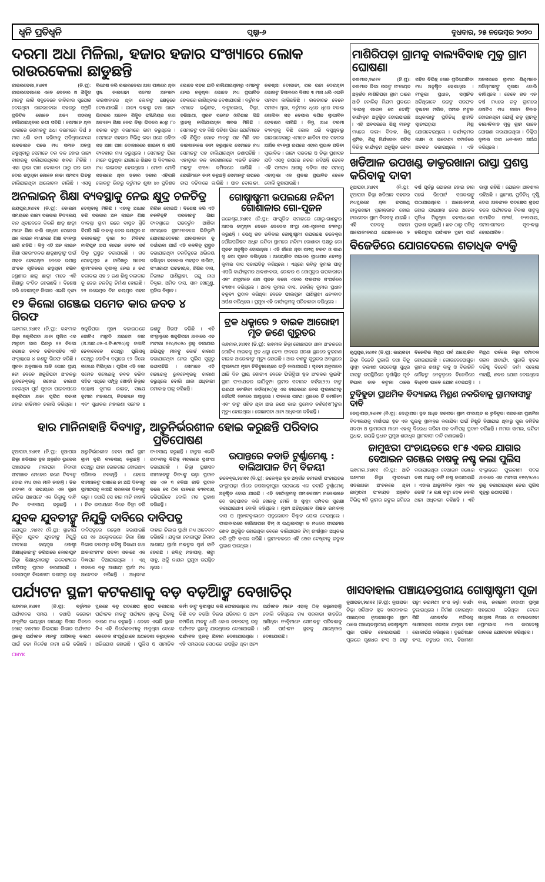ଧ୍ୱନି ପ୍ରତିଧ୍ୱନି ପୃଷ୍ଠା-୬ ବୁଧବାର, ୨୫ ନଭେମ୍ବର ୨୦୨୦
ଦରମା ଅଧା ମିଳିଲା, ହଜାର ହଜାର ସଂଖ୍ୟାରେ ଲୋକ ରାଉରକେଲା ଛାଡୁଛନ୍ତି
ରାଉରକେଲା,୨୪ା୧୧ (ନି.ପ୍ର): ରାଉରକେଲାରେ ଏବେ ବେକାର ଓ ଶିକ୍ଷିତ ମାନଙ୍କ ଲାଗି ସବୁବେଳେ ଚାକିରୀର ସୁଯୋଗ ଦେଉଥିବା ରାଉରକେଲା ସହରରୁ ସମ୍ପ୍ରତି ପ୍ରତିଦିନ ଲୋକେ ଅନ୍ୟ ସହରକୁ ଚାଲିଯାଉଥିବାର ଜଣା ପଡିଛି । ସେମାନେ ଥିବା ଯାଗାରେ ସେମାନଙ୍କୁ ଅଧା ଦରମାରେ ଦିର୍ଘ ୬ ମାସ ଧରି କାମ କରିବାକୁ ପଡିଥିବାବେଳେ ଲକଡାଉନ ପରେ ମଧ୍ୟ ସମାନ ଅବସ୍ଥା ରହୁଥିବାରୁ ସେମାନେ ଦଳ ଦଳ ହୋଇ ରାଜ୍ୟ ବାହାରକୁ ଚାଲିଯାଉଥିବାର ଖବର ମିଳିଛି । ଏହା ଦ୍ୱାରା ପାନ ଦୋକାନୀ ଠାରୁ ଘର ଭଡା ଦେଇ ରହୁଥିବା ଲୋକେ ନାନା ସମସ୍ୟା ଭିତରୁ ଚାଲିଯାଉଥିବା ଆଲୋଚନା ଚାଲିଛି । ଏସବୁ ବିଶେଷ କରି ରାଉରକେଲା ଆଖ ପାଖରେ ଥିବା ସ୍ପଞ୍ଜ କାରଖାନା ସମେତ ଅନ୍ୟାନ୍ୟ କାରଖାନାରେ ଥିବା ଲୋକଙ୍କ କ୍ଷେତ୍ରରେ ଦେଖାଯାଉଛି । ରାଜ୍ୟ ବାହାରୁ ତଥା ରାଜ୍ୟ ଭିତରର ଅନେକ ଶିକ୍ଷିତ ଇଞ୍ଜିନିୟର ତଥା ଅନ୍ୟାନ୍ୟ ଶିକ୍ଷା ନେଇ ଜିଲ୍ଲା ଭିତରେ ୫୦ରୁ ୮୦ ହଜାର ଟଙ୍କା ଦରମାରେ କାମ କରୁଥିଲେ । ସେମାନେ ସହରର ବିଭିନ୍ନ ଭଡା ଘରେ ରହିବା ସହ ଆଖ ପାଖ ଦୋକାନରେ ଖାଇବା ଓ ଗାଡି ବ୍ୟବହାର ମଧ୍ୟ କରୁଥିଲେ । ସେମାନଙ୍କ ପିଲା ମାନେ ପଢୁଥିବା ଯାଗାରେ ଶିକ୍ଷକ ଓ ବିଦ୍ୟାଳୟ ମଧ୍ୟ ଲାଭବାନ୍ ହେଉଥିଲେ । ମୋଟା ମୋଟି ସହରରେ ଥିବା ହଜାର ହଜାର ଏହିଭଳି ଲୋକଙ୍କ ଭିତରୁ ବର୍ତ୍ତମାନ ଶୁଦ୍ଧା ୪୦ ପ୍ରତିଶତ ଲୋକେ ସହର ଛାଡି ଚାଲିଯାଉଥିବାରୁ ଏମାନଙ୍କୁ ନେଇ ଚଳୁଥିବା ଲୋକେ ମଧ୍ୟ ପ୍ରଭାବିତ ହେବାରେ ଲାଗିଥିବାର ଦେଖାଯାଉଛି । ବର୍ତ୍ତମାନ ଏମାନେ କର୍ଣ୍ଣାଟକ, ବାଙ୍ଗାଲୋର, ଦିଲ୍ଲୀ, ହରିଆଣା, ସୁରଟ ସମେତ ଓଡିଶାର କିଛି ସ୍ଥାନକୁ ଚାଲିଯାଉଥିବା ଖବର ମିଳିଛି । ସେମାନଙ୍କ ସହ କିଛି ଓଡିଶା ପିଲା ଯେଉଁମାନେ ଏହି ଶିକ୍ଷିତ ଲୋକ ମାନଙ୍କ ସହ ମିଶି କଳ କାରଖାନାରେ କାମ କରୁଥିଲେ ସେମାନେ ମଧ୍ୟ ସେମାନଙ୍କ ସହ ଚାଲିଯାଉଥିବା ଜଣାପଡିଛି । ଏହାଦ୍ୱାରା କଳ କାରଖାନାରେ ଏଭଳି ଲୋକ ମାନଙ୍କ ସଂଖ୍ୟା କମିବାରେ ଲାଗିଛି । ଯେଉଁମାନେ କାମ କରୁଛନ୍ତି ସେମାନଙ୍କ ଉପରେ ଚାପ ବଢିବାରେ ଲାଗିଛି । ପାନ ଦୋକାନୀ, ଜଳଖିଆ ଦୋକାନୀ, ଘର ଭଡା ଦେଉଥିବା ଲୋକଙ୍କ ହିସାବରେ ବିଗତ ୩ ମାସ ଧରି ଏଭଳି ସମସ୍ୟା ଲାଗିରହିଛି । ଲକଡାଉନ ବେଳେ ସମସ୍ୟା ଥିଲା, ବର୍ତ୍ତମାନ ଧିରେ ଧିରେ ବଜାର ଖୋଲିବା ସହ ବେପାର ବଣିଜ ସ୍ୱାଭାବିକ ହେବାରେ ଲାଗିଛି । କିନ୍ତୁ, ଅଧା ଦରମା ବ୍ୟବସ୍ଥାକୁ କିଛି ଲୋକ ଧରି ବସୁଥିବାରୁ ରାଉରକେଲାରୁ ଏମାନେ ଛାଡିବା ସହ ସହରର ଆର୍ଥିକ ବ୍ୟବସ୍ଥା ଉପରେ ଏହାର ପ୍ରଭାବ ପଡିବା ସ୍ୱାଭାବିକ । ରାଜ୍ୟ ସରକାର ଓ ଜିଲ୍ଲା ପ୍ରଶାସନ ଯଦି ଏସବୁ ଉପରେ ନଜର ନଦିଅନ୍ତି ତେବେ ଏହି ସମସ୍ୟା ଆଗକୁ ବଢିବା ସହ ସମସ୍ତେ ଏହାଦ୍ୱାରା ଏକ ପ୍ରକାର ପ୍ରଭାବିତ ହେବେ ବୋଲି କୁହାଯାଉଛି ।
ଅନଲାଇନ୍ ଶିକ୍ଷା ବ୍ୟବସ୍ଥାକୁ ନେଇ କ୍ଷୁଦ୍ର ଚଳଚିତ୍ର
ଜୟପୁର,୨୪ା୧୧ (ନି.ପ୍ର): କୋରନା ସମୟରେ ରାଜ୍ୟ ସରକାର ବିଦ୍ୟାଳୟ ବନ୍ଦ ଥିବାବେଳେ କିଭଳି ଛାତ୍ର ଛାତ୍ରୀ ମାନେ ଶିକ୍ଷା ଜାରି ରଖିବେ ସେନେଇ ଅନ ଲାଇନ ମାଧ୍ୟମରେ ଶିକ୍ଷା ବ୍ୟବସ୍ଥା ଜାରି ରହିଛି । କିନ୍ତୁ ଏହି ଅନ ଲାଇନ ଶିକ୍ଷା ସହରାଂଚଳର ଛାତ୍ରଛାତ୍ରୀଙ୍କ ପାଇଁ ସହଜ ହୋଇଥିବା ବେଳେ ଉପାନ୍ତ ଅଂଚଳ ଗୁଡିକରେ ରହୁଥିବା ଗରିବ ଶ୍ରେଣୀର ଛାତ୍ର ଛାତ୍ରୀ ମାନେ ଏହି ଶିକ୍ଷାରୁ ବଂଚିତ ହେଉଛନ୍ତି । ବିଶେଷ କରି କୋରାପୁଟ ଜିଲାର ଏଭଳି ଦୃଶ୍ୟ ଦେଖିବାକୁ ମିଳିଛି । ଏହାକୁ ଆଧାର କରି ସରକାର ଅନ ଲାଇନ ଶିକ୍ଷା ବ୍ୟବସ୍ଥା ଗ୍ରାମ ଲରେ ବାସ୍ତବ ସ୍ଥିତି କିପରି ଅଛି ତାହାକୁ ନେଇ ଜୟପୁର ର କଳାକାରଙ୍କ ଦ୍ୱାରା ୨୦ ମିନିଟର ମାଲିପୁଟ ଅପ ଲାଇନ ନାମକ ସର୍ଟ ଫିଲ୍ମ ପ୍ରସ୍ତୁତ କରାଯାଇଛି । ଗତ ସେପ୍ଟେମ୍ବର ୫ ତାରିଖରୁ ଅନେକ ଗ୍ରାମାଂଚଳର ଦୃଶ୍ୟକୁ ନେଇ ୬ ଜଣ କଳାକାର ସହ ୨ ଜଣ ଶିଶୁ କଳାକାର କୁ ନେଇ ଚଳଚିତ୍ର ନିର୍ମାଣ ହୋଇଛି । ୨୨ ନଭେମ୍ବର ଦିନ ଜୟପୁର ସହର ରିଲିଜ ହୋଇଛି । ବିଶେଷ କରି ଏହି ଚଳଚିତ୍ରଟି ସରକାରଙ୍କ ଶିକ୍ଷା ବ୍ୟବସ୍ଥାରେ ପରବର୍ତ୍ତନ ଆଣିବା ସମୟରେ ଗ୍ରାମାଂଚଳରେ ଭିତିଭୂମି ଯୋଗାଇଦେବାର ଆବଶ୍ୟକତା କୁ ଦର୍ଶାଇବା ପାଇଁ ଏହି ଚଳଚିତ୍ର ପ୍ରସ୍ତୁତ କରାଯାଇଥିବା ଚଳଚିତ୍ରରେ ଅଭିନୟ କରିଥିବା କଳାକାର ମହମ୍ମଦ ସାରିଫ, ସଂଧ୍ୟାରାଣୀ ପଟ୍ଟନାୟକ, ଶିଶିର ଦାସ, ନିରଞ୍ଜନ ପାଣିଗ୍ରାହୀ, ରଘୁ ନାଥ ବିଶ୍ୱାଳ, ଅମିତ ଦାସ, ସାନ ଖେମୁଣ୍ଡୁ, ପ୍ରତିଭ ବିଶ୍ୱାଳ ।
୧୨ କିଲୋ ଗଞ୍ଜେଇ ସମେତ କାର ଜବତ ୪ ଗିରଫ
କନ୍ଧମାଳ,୨୪ା୧୧ (ନି.ପ୍ର): କନ୍ଧମାଳ ଜିଲ୍ଲା ଖଜୁରିପଡା ଥାନା ପୁଲିସ ଏକ ମାରୁତୀ କାର ଭିତରୁ ୧୨ କିଲୋ ଗଞ୍ଜେଇ ଜବତ କରିବାସହିତ ଏହି ସଂକ୍ରାନ୍ତରେ ୪ ଜଣଙ୍କୁ ଗିରଫ କରିଛି । ସୂଚନା ଅନୁସାରେ ଆଜି ଭୋର ପ୍ରାୟ ୫ଟା ବେଳେ ଖଜୁରିପଡା ଅଂଚଳରୁ ଭୁବନେଶ୍ୱରକୁ ଗଞ୍ଜେଇ ଚାଲାଣ ହେଉଥିବା ପୂର୍ବ ସୂଚନା ପାଇବାପରେ ଖଜୁରିପଡା ଥାନା ପୁଲିସ ସଜାଗ ହୋଇ ଗାଡିମାନ ତଲାସି କରିଥିଲା । ଖଜୁରିପଡା ମୁଖ୍ୟ ବଜାରଠାରେ ଗୋଟିଏ ମାରୁତି ଅଲଟୋ କାର (ଓ.ଆର.୦୨-ଏ.ଟି-୫୯୧୦)କୁ ତଲାସି ନେବାବେଳେ ସେଥିରୁ ପୁଲିସକୁ ସେଥିରୁ ଗୋଟିଏ ବସ୍ତାରେ ୧୨ କିଲୋ ଗଞ୍ଜେଇ ମିଳିଥିଲା । ପୁଲିସ ଏହି କାର ସମେତ ଗଞ୍ଜେଇକୁ ଜବତ କରିବା ସହିତ ଏଥିରେ ସମ୍ପୃକ୍ତ ଖୋର୍ଦ୍ଧା ଜିଲ୍ଲାର ସନ୍ତୋଷ କୁମାର ରାଉତ, ସଞ୍ଜୟ କୁମାର ମହାରଣା, ଚିତରଞ୍ଜନ ସାହୁ ଏବଂ ସୁଧାକର ମହାରଣା ସମେତ ୪ ଜଣଙ୍କୁ ଗିରଫ କରିଛି । ଏହି ସଂକ୍ରାନ୍ତରେ ଖଜୁରିପଡା ଥାନାରେ ଏକ ମାମଲା ୧୧୦/୨୦୨୦ ରୁଜୁ କରାଯାଇ ଅଭିଯୁକ୍ତ ମାନଙ୍କୁ କୋର୍ଟ ଚାଲାଣ କରାଯାଉଥିବା ନେଇ ପୁଲିସ ସୂତ୍ରରୁ ଜଣାପଡିଛି । ସେମାନେ ଏହି ଗଞ୍ଜେଇକୁ ଭୁବନେଶ୍ୱରକୁ ଚାଲାଣ କରୁଥିଲେ ବୋଲି ଥାନା ଅଧିକାରୀ ରମାକାନ୍ତ ପାତ୍ର କହିଛନ୍ତି ।
ଗୋଷ୍ଠାଷ୍ଟମୀ ଉପଲକ୍ଷେ ନନ୍ଦିନୀ ଗୋଶାଳାର ଗୋ-ପୂଜନ
ଜଳେଶ୍ୱର,୨୪ା୧୧ (ନି.ପ୍ର): ସାଂସ୍କୃତିକ ସମାଜରେ ଗୋରୁ-ଗାଈଙ୍କର ଆଦର କମୁଥିବା ବେଳେ କେତେକ ସଂସ୍ଥା ଗୋ-ପୂଜନର ବ୍ୟବସ୍ଥା କରୁଛନ୍ତି । ସେଣୁ ଗତ ରବିବାର ଗୋଷ୍ଠାଷ୍ଟମୀ ଉପଲକ୍ଷେ ଜଳେଶ୍ୱର ପୌରପରିଷଦ ଅଧିନ ନନ୍ଦିକା ଗ୍ରାମରେ ନନ୍ଦିନୀ ଗୋଶାଳା ପକ୍ଷରୁ ଗୋ ପୂଜନ ଅନୁଷ୍ଠିତ ହୋଇଥିଲା । ଏହି ଗାଁରେ ଥିବା ସମସ୍ତ ବଳଦ ଓ ଗାଈ କୁ ଗୋ ପୂଜନ କରିଥିଲେ । ଆୟୋଜିତ ସଭାରେ ପ୍ରାଧ୍ୟାପକ ହେମନ୍ତ କୁମାର ଦାସ ସଭାପତିତ୍ୱ କରିଥିଲେ । ଏଥିରେ ରବିନ୍ଦ୍ର କୁମାର ପାତ୍ର ଏପରି କାର୍ଯ୍ୟକ୍ରମର ଆବଶ୍ୟକତା, ଗୋବର ଓ ଗୋମୂତ୍ରର ଉପକାରୀତା ଏବଂ ଶାସ୍ତ୍ରମତେ ଗୋ ପୂଜନ କଲେ ଏହାର ଫଳଫଳ ସଂପର୍କରେ ବ୍ୟାଖ୍ୟା କରିଥିଲେ । ଅନନ୍ତ କୁମାର ଦାସ, ଲେଲିନ୍ କୁମାର ପ୍ରଧାନ ବକ୍ତବ୍ୟ ପ୍ରଦାନ କରିଥିବା ବେଳେ ଫାଲଗୁନୀ ପାଣିଗ୍ରହୀ ଧନ୍ୟବାଦ ଅର୍ପଣ କରିଥିଲେ । ପ୍ରମୁଖ ଏହି କାର୍ଯ୍ୟକ୍ରମକୁ ପରିଚାଳନା କରିଥିଲେ ।
ଟ୍ରକ ଧକ୍କାରେ ୨ ବାଇକ ଆରୋହୀ ମୃତ ଜଣେ ଗୁରୁତର
କନ୍ଧମାଳ,୨୪ା୧୧ (ନି.ପ୍ର): କନ୍ଧମାଳ ଜିଲ୍ଲା ଗୋଛାପଡା ଥାନା ଅଂଚଳରେ ଗୋଟିଏ ବାଇକକୁ ଟ୍ରକ ଧକ୍କା ଦେବା ଫଳରେ ଘଟଣା ସ୍ଥଳରେ ଦୁଇଜଣ ବାଇକ ଆରୋହୀଙ୍କ ମୃତ୍ୟୁ ହୋଇଛି । ଆଉ ଜଣଙ୍କୁ ଗୁରୁତର ଅବସ୍ଥାରେ ଫୁଲବାଣୀ ମୁଖ୍ୟ ଚିକିତ୍ସାଳୟରେ ଭର୍ତ୍ତି କରାଯାଇଛି । ସୂଚନା ଅନୁସାରେ ଆଜି ଦିନ ପ୍ରାୟ ଗୋଟାଏ ବେଳେ ଫିରିଙ୍ଗିଆ ବ୍ଲକ ଅଂଚଳର ଲୁଇସିଂ ଗ୍ରାମ ପଂଚାୟତର ଲାଠିକୁମ୍ପା ଗ୍ରାମର ସଦାନନ୍ଦ କହଁର(୨୨) ତାଙ୍କ ଭଉଣୀ କମଳିନୀ କହଁର(୨୦)କୁ ଏକ ବାଇକରେ ନେଇ ଫୁଲବାଣୀକୁ କୌଣସି କାମରେ ଆସୁଥିଲେ । ଫଳରେ ଘଟଣା ସ୍ଥଳରେ ହିଁ କମଳିନୀ ଏବଂ ତାଙ୍କ ସହିତ ଥିବା ଆଉ ଜଣେ ଭାଇ ପ୍ରମୋଦ କହଁର(୧୮)ଙ୍କର ମୃତ୍ୟୁ ହୋଇଥିଲା । ଗୋଛାପଡା ଥାନା ଅଧିକାରୀ କହିଛନ୍ତି ।
ହାର ମାନିନାହାନ୍ତି ଦିବ୍ୟାଙ୍ଗ, ଆତ୍ମନିର୍ଭରଶୀଳ ହୋଇ କରୁଛନ୍ତି ପରିବାର ପ୍ରତିପୋଷଣ
ନୂଆପଡା,୨୪ା୧୧ (ନି.ପ୍ର): ନୂଆପଡା ଜିଲ୍ଲା ଖଡିଆଳ ବ୍ଲକ ଅନ୍ତର୍ଗତ ଭୁକେଲ ପଞ୍ଚାୟତର ମାଲପଡା ନିବାସୀ ସୀମାଞ୍ଚଳ ମେହେର ଜଣେ ଦିବ୍ୟାଙ୍ଗ ହୋଇ ମଧ୍ୟ ହାର ମାନି ନାହାନ୍ତି । ନିଜ ଉଦ୍ୟମ ଓ ଉପାୟରେ ଏକ ଲୁନା ଗାଡିର ପଛପଟେ ଏକ ରିକ୍ସାକୁ ବାନ୍ଧି ନିଜ ବ୍ୟବସାୟ କରୁଛନ୍ତି । ଆତ୍ମନିର୍ଭରଶୀଳ ହେବା ପାଇଁ ଗ୍ରାମ ଗ୍ରାମ ବୁଲି ବ୍ୟବସାୟ କରୁଛନ୍ତି । ସେଥିରୁ ଯାହା ରୋଜଗାର ହୋଇଥାଏ ପରିବାର ଚଳାଥିନ୍ତି । ହେଲେ ସୀମାଞ୍ଚଳଙ୍କ ପାଖରେ ନା ଅଛି ଦିବ୍ୟାଙ୍ଗ ପ୍ରମାଣପତ୍ର ନାଅଛି ସରକାରୀ ଦିବ୍ୟାଙ୍ଗ ଭତ୍ତା । ତଥାପି ସେ ହାର ମାନି ନାହାନ୍ତି । ନିଜ ଉପାୟରେ ନିଜେ ବିକ୍ରୀ କରି ବ୍ୟବସାୟ କରୁଛନ୍ତି । ତାଙ୍କର ଏଭଳି ଉଦ୍ୟମକୁ ବିଭିନ୍ନ ମହଲରେ ପ୍ରଶଂସା କରାଯାଉଛି । ଜିଲ୍ଲା ପ୍ରଶାସନ ସୀମାଞ୍ଚଳଙ୍କୁ ଦିବ୍ୟାଙ୍ଗ ଭତ୍ତା ପ୍ରଦାନ ସହ ଏକ ୩ ଚକିଆ ଗାଡି ପ୍ରଦାନ କଲେ ସେ ଠିକ ଭାବରେ ବ୍ୟବସାୟ କରିପାରିବେ ବୋଲି ମତ ପ୍ରକାଶ କରିଛନ୍ତି ।
ଯୁବକ ଯୁବତୀଙ୍କୁ ନିଯୁକ୍ତି ଦାବିରେ ଦାବିପତ୍ର
ଜୟପୁର ,୨୪ା୧୧ (ନି.ପ୍ର): ସ୍ଥାନୀୟ ଶିକ୍ଷିତ ଯୁବକ ଯୁବତୀଙ୍କ ନିଯୁକ୍ତି ଦାବୀରେ ଜୟପୁର ଗୋଷ୍ଠୀ ଶିକ୍ଷାଧିକାରୀଙ୍କ ଜରିଆରେ କୋରାପୁଟ ଜିଲ୍ଲା ଶିକ୍ଷାଧିକାରୀଙ୍କ ଉଦ୍ଦେଶ୍ୟରେ ଦାବିପତ୍ର ପ୍ରଦାନ କରାଯାଇଛି । କୋରାପୁଟ ଜିଲାବାସୀ ତରଫରୁ ଉକ୍ତ ଦାବିପତ୍ରରେ ଉଲ୍ଲେଖ କରାଯାଇଛି ଯେ ୧୫ ଅକ୍ଟୋବରରେ ଜିଲା ଶିକ୍ଷା ବିଭାଗ ତରଫରୁ କନିଷ୍ଠ କିରାଣୀ ତଥା ଆକାଉଂଟାଂଟ ପଦବୀ ସକାଶେ ଏକ ବିଜ୍ଞାପନ ଦିଆଯାଇଥିଲା । ଏଥି ସକାଶେ ବହୁ ଆଶାୟୀ ପ୍ରାର୍ଥୀ ମଧ୍ୟ ଆବେଦନ କରିଛନ୍ତି । ଅଧିକାଂଶ ବାହାର ଜିଲାର ପ୍ରାର୍ଥୀ ମଧ୍ୟ ଆବେଦନ କରିଛନ୍ତି । ଯଦ୍ୱାରା କୋରାପୁଟ ଜିଲାର ଆଶାୟୀ ପ୍ରାର୍ଥୀ ମାନଙ୍କର ସ୍ୱାର୍ଥ ହାନି ହେଉଛି । ରବିନ୍ଦ୍ର ମହାପାତ୍ର, ଗଙ୍ଗା ସାହୁ, ଅର୍ଜ୍ଜି ନାୟକ ପ୍ରମୁଖ ଉପସ୍ଥିତ ଥିଲେ ।
ଉପାନ୍ତରେ କବାଡି ଟୁର୍ଣ୍ଣାମେଣ୍ଟ : ବାଲିଆପାଳ ଟିମ୍ ବିଜୟୀ
ଜଳେଶ୍ୱର,୨୪ା୧୧ (ନି.ପ୍ର): ଜଳେଶ୍ୱର ବ୍ଲକ ଅନ୍ତର୍ଗତ ଚମାରଗାଁ ପଂଚାୟତର ଇଂଗ୍ରୀପଲ୍ଲୀ ଗାଁରେ ଜଗଦ୍ଧାତ୍ରୀପୂଜା ଉପଲକ୍ଷେ ଏକ କବାଡି ଟୁର୍ଣ୍ଣାମେଣ୍ଟ ଅନୁଷ୍ଠିତ ହୋଇ ଯାଇଛି । ଏହି କାର୍ଯ୍ୟକ୍ରମକୁ ସମାଜସେବୀ ମନୋରଞ୍ଜନ ଦେ ଉଦ୍‌ଘାଟନ କରି ଖେଳକୁ ମେଳି ଓ ସ୍ୱାସ୍ଥ୍ୟ ସମ୍ପଦର ସୁରକ୍ଷା କରାଯାଇଥାଏ ବୋଲି କହିଥିଲେ । ମୁଖ୍ୟ ଅତିଥିଭାବେ ଶିକ୍ଷକ ରମାକାନ୍ତ ଦାସ ଓ ମୁଖ୍ୟବକ୍ତାଭାବେ ପତ୍ରଲୋଚନ ବିଶ୍ୱାଳ ଯୋଗ ଦେଇଥିଲେ । ଫାଇନାଲରେ ବାଲିଆପାଳ ଟିମ୍ ଓ ଭଣ୍ଡାରାପଲ୍ଲୀ କ ମଧ୍ୟରେ ଫାଇନାଲ ଖେଳ ଅନୁଷ୍ଠିତ ହୋଇଥିବା ବେଳେ ବାଲିଆପାଳ ଟିମ୍ ଶୀର୍ଷସ୍ଥାନ ଅଧିକାର କରି ଟ୍ରଫି ହାସଲ କରିଛି । ଗ୍ରାମାଂଚଳରେ ଏହି ଖେଳ ଦେଖିବାକୁ ଉତ୍ସାହ ପ୍ରକାଶ ପାଉଥିଲା ।
ମାଶିରିପଡ଼ା ଗ୍ରାମକୁ ବାଲ୍ୟବିବାହ ମୁକ୍ତ ଗ୍ରାମ ଘୋଷଣା
କନ୍ଧମାଳ,୨୪ା୧୧ (ନି.ପ୍ର): କନ୍ଧମାଳ ଜିଲା ରଇଙ୍ଗ ପଂଚାୟତ ଅନ୍ତର୍ଗତ ମାଶିରିପଡ଼ା ଗ୍ରାମ ଠାରେ ଆଜି କୋଭିଡ୍ ନିୟମ ପ୍ରକାରେ 'ଚାଇଲ୍ଡ ଲାଇନ ସେ ଦୋସ୍ତି' କାର୍ଯ୍ୟକ୍ରମ ଅନୁଷ୍ଠିତ ହୋଇଯାଇଛି । ଏହି ଅବସରରେ ଶିଶୁ ମାନଙ୍କ ମଧ୍ୟରେ ବାଲ୍ୟ ବିବାହ, ଶିଶୁ ଶ୍ରମିକ, ଶିଶୁ ନିର୍ଯ୍ୟାତନା ସହିତ ବିଭିନ୍ନ କାର୍ଯ୍ୟକ୍ରମ ଅନୁଷ୍ଠିତ ହେବା ସହିତ ବିଭିନ୍ନ ଖେଳ ପ୍ରତିଯୋଗିତା ମଧ୍ୟ ଅନୁଷ୍ଠିତ ହୋଇଥିଲା । ମଂଜୁଲା ପ୍ରଧାନ, ସମ୍ମାନିତ ଅତିଥିଭାବେ ରଇଙ୍ଗ ସରପଂଚ କୁଞ୍ଜବନ ମଲିକ, ସମାଜ ମଙ୍ଗଳ ଅଧିକାରୀଙ୍କ ପ୍ରତିନିଧି ଶ୍ରୀମତି ସ୍ୱାତୀପଦ୍ମୟା ମିଶ୍ର ଯୋଗଦେଇଥିଲେ । କାର୍ଯ୍ୟକ୍ରମର ଲକ୍ଷ୍ୟ ଓ ଉଦ୍ଦେଶ୍ୟ ସମ୍ପର୍କରେ ଅବଗତ କରାଇଥିଲେ । ଏହି ଅବସରରେ ଗ୍ରାମର ଶିଶୁମାନେ ଅତିଥିମାନଙ୍କୁ ସୁରକ୍ଷା ଡୋରି ବାନ୍ଧିଥିଲେ । ତେବେ ଗତ ଏକ ବର୍ଷ ମଧ୍ୟରେ ଉକ୍ତ ଗ୍ରାମରେ ଗୋଟିଏ ମଧ୍ୟ ବାଲ୍ୟ ବିବାହ ହୋଇନଥିବା ଯୋଗୁଁ ଉକ୍ତ ଗ୍ରାମକୁ ବାଲ୍ୟବିବାହ ମୁକ୍ତ ଗ୍ରାମ ଭାବେ ଘୋଷଣା କରାଯାଇଥିଲା । ଦିଲ୍ଲିପ କୁମାର ଦାସ ଧନ୍ୟବାଦ ଅର୍ପଣ କରିଥିଲେ ।
ଖଡିଆଳ ଉପଖଣ୍ଡ ଡାକ୍ତରଖାନା ରାସ୍ତା ପ୍ରଶସ୍ତ କରିବାକୁ ଦାବୀ
ନୂଆପଡା,୨୪ା୧୧ (ନି.ପ୍ର): ନୂଆପଡା ଜିଲ୍ଲା ଖଡିଆଳ ସହରର ମଧ୍ୟସ୍ଥଳରେ ଥିବା ଉପଖଣ୍ଡ ଡାକ୍ତରଖାନା ସ୍ଥାନାନ୍ତରୀତ ହୋଇ ଚନାବେଡା ଗ୍ରାମ ନିକଟକୁ ଯାଇଛି । ଏହି ସଡକକୁ ସହରୀ ଆଲୋକୀକରଣ ଯୋଜନାରେ ୨ ବର୍ଷ ପୂର୍ବରୁ ଯୋଜନା ହୋଇ ତାର ସର୍ଭେ ରିପୋର୍ଟ ସରକାରଙ୍କୁ ପଠାଯାଇଥିଲେ । ଆଲୋକମୟ ହୋଇ ଯାଇଥାନ୍ତା ନେଇ ଅନେକ ସୁବିଧା ମିଳୁଥିବା ଜନସାଧାରଣ ପ୍ରକାଶ କରୁଛନ୍ତି । ଛକ ଠାରୁ ପବିତ୍ର ହରିଶଙ୍କର ପର୍ଯ୍ୟଟନ ସ୍ଥଳୀ ପାଇଁ ରାସ୍ତା ରହିଛି । ଯୋଜନା ଆବଶ୍ୟକ ରହିଅଛି । ସ୍ଥାନୀୟ ପ୍ରତିନିଧି ଦୃଷ୍ଟି ଦେଇ ଆବଶ୍ୟକ ପଦକ୍ଷେପ ଗ୍ରହଣ କଲେ ପର୍ଯ୍ୟଟନର ବିକାଶ ସାଙ୍ଗକୁ ସାମାଜିକ ସମ୍ପର୍କ, ବ୍ୟବସାୟ, ଗମନାଗମନର ସୁବ୍ୟବସ୍ଥା ହୋଇପାରିବ ।
ବିଜେଡିରେ ଯୋଗଦେଲେ ଶତାଧିକ ବ୍ୟକ୍ତି
ଗୁଣୁପୁର,୨୪ା୧୧ (ନି.ପ୍ର): ରାୟଗଡ଼ା ଜିଲ୍ଲା ବିଜେଡି ପ୍ରଭାରି ତଥା ବିଜୁ ସ୍ୱାସ୍ଥ୍ୟ କଲ୍ୟାଣ ଉପଦେଷ୍ଟା ସୁଧିର ଦାସଙ୍କ ଉପସ୍ଥିତିରେ ଦୁର୍ଗାସ୍ପିଡ଼ ପୂର୍ବ ବିଭାଗ ଡାକ ବଙ୍ଗଳା ଠାରେ ବିଜେଡିର ମିଶ୍ରଣ ପର୍ବ ଆୟୋଜିତ ହୋଇଯାଇଛି । ଗୋଉଡେପୋଗୁଡ଼ା ଗ୍ରାମର ଶଶାଙ୍କ ବାବୁ ଓ ବିରାଜିନି ଗୌଡ଼ଙ୍କ ନେତୃତ୍ୱରେ ବିଜେଡିରେ ବିଧିବଦ୍ଧ ଭାବେ ଯୋଗ ଦେଇଛନ୍ତି । ମିଶ୍ରଣ ପର୍ବରେ ଜିଲ୍ଲା ସମ୍ପାଦକ ଗଗନ ଆଚାର୍ଯ୍ୟ, ଗୁଡାରି ବ୍ଲକର ବରିଷ୍ଠ ବିଜେଡି କର୍ମୀ ସନ୍ତୋଷ ମହାନ୍ତି, ଶବର ଯୋଗ ଦେଇଥିଲେ ।
ଟୁବିହୁଡା ପ୍ରାଥମିକ ବିଦ୍ୟାଳୟ ମିଶ୍ରଣ ନକରିବାକୁ ଗ୍ରାମବାସୀଙ୍କ ଦାବି
କେନ୍ଦ୍ରାପଡ଼ା,୨୪ା୧୧ (ନି.ପ୍ର): କେନ୍ଦ୍ରାପଡା ବ୍ଲକ ଅଧିନ କଳପଡା ଗ୍ରାମ ପଂଚାୟତ ର ଟୁବିହୁଡା ସରକାରୀ ପ୍ରାଥମିକ ବିଦ୍ୟାଳୟକୁ ମାର୍ଶାଘଇ ବ୍ଲକ ଏକ ସ୍କୁଲକୁ ସ୍ଥାନାନ୍ତର କରାଯିବା ପାଇଁ ନିଷ୍ପତି ନିଆଯାଇ ଥିବାରୁ ସ୍କୁଲ କମିଟିର ସଦସ୍ୟ ଓ ଗ୍ରାମବାସୀ ମାନେ ଏହାକୁ ବିରୋଧ କରିବା ସହ ଦାବିପତ୍ର ପ୍ରଦାନ କରିଛନ୍ତି । ମମତା ସାମଲ, ନନ୍ଦିନୀ ପ୍ରଧାନ, ଜୟନ୍ତି ପ୍ରଧାନ ପ୍ରମୁଖ ଶତାଧିକ ଗ୍ରାମବାସୀ ଦାବି ଜଣାଇଛନ୍ତି ।
ଜାମୁଝରୀ ପଂଚାୟତରେ ୧୮୫ ଏକର ଯାଗାର ବେଆଇନ ଗଞ୍ଜେଇ ଚାଷକୁ ନଷ୍ଟ କଲା ପୁଲିସ
କନ୍ଧମାଳ,୨୪ା୧୧ (ନି.ପ୍ର): ଆଜି କନ୍ଧମାଳ ଜିଲ୍ଲା ଫୁଲବାଣୀ ସଦରଥାନା ଅଂଚଳରେ ଥିବା ଜାମୁଝରୀ ପଂଚାୟତ ଅନ୍ତର୍ଗତ ବିଭିନ୍ନ ୩ଟି ଗ୍ରାମର ଜଙ୍ଗଲ ଜମିରେ କରାଯାଉଥିବା ବେଆଇନ ଗଞ୍ଜେଇ ଚାଷ ଗଛକୁ କାଟି ନଷ୍ଟ କରାଯାଇଛି । ଏହାର ଆନୁମାନିକ ମୂଲ୍ୟ ଏକ କୋଟି ୮୫ ଲକ୍ଷ ଟଙ୍କା ହେବ ବୋଲି ଥାନା ଅଧିକାରୀ କହିଛନ୍ତି । ଏହି ସଂକ୍ରାନ୍ତରେ ଫୁଲବାଣୀ ସଦର ଥାନାରେ ଏକ ମାମଲା ୧୧୧/୨୦୨୦ ରୁଜୁ କରାଯାଇଥିବା ନେଇ ପୁଲିସ ସୂତ୍ରରୁ ଜଣାପଡିଛି ।
ପର୍ଯ୍ୟଟନ ସ୍ଥଳୀ କଟକଣାକୁ ବଡ଼ ବଡ଼ିଆଙ୍କ ବେଖାତିର୍
କନ୍ଧମାଳ,୨୪ା୧୧ (ନି.ପ୍ର): ବର୍ତ୍ତମାନ ପର୍ଯ୍ୟଟନର ସମୟ । ତଥାପି କରୋନା ସଂକ୍ରମିତ ଭୟଥିବା କାରଣରୁ ବିଗତ ଦିନରେ ଖୋଦ୍ କନ୍ଧମାଳ ଜିଲାପାଳ ଜିଲାର ପର୍ଯ୍ୟଟନ ସ୍ଥଳକୁ ପର୍ଯ୍ୟଟକ ମାନଙ୍କ ଆସିବାକୁ ବାରଣ ପାଇଁ କଡ଼ା ନିର୍ଦ୍ଦେଶ ନାମା ଜାରି କରିଛନ୍ତି । ସ୍ଥଳରେ ବହୁ ପଦକ୍ଷେପ ଗ୍ରହଣ କରାଯାଇ ପର୍ଯ୍ୟଟକ ମାନଙ୍କୁ ପର୍ଯ୍ୟଟନ ସ୍ଥଳକୁ ଯିବାକୁ ବାରଣ ମଧ୍ୟ କରୁଛନ୍ତି । ତେବେ ଏଭଳି ସ୍ଥଳେ କିଏ ଏହି ନିର୍ଦ୍ଦେଶନାମାକୁ ମାନୁଥିବା ବେଳେ କେତେକ ସଂପୂର୍ଣ୍ଣଭାବେ ଅଣଦେଖା କରୁଥିବାର ଅଭିଯୋଗ ହୋଇଛି । ପୁଲିସ ଓ ସାମାଜିକ କର୍ମୀ ତାଙ୍କୁ ବୁଝାସୁଝା କରି ଫେରାଉଥିଲେ ମଧ୍ୟ କିଛି ବଡ଼ ବଡ଼ିଆ ନିଜର ପରିବାର ଓ ଅନ୍ୟ ସମ୍ପର୍କିୟ ମାନଙ୍କୁ ଧରି ଜୋର ଜବରଦସ୍ତ ଉକ୍ତ ପର୍ଯ୍ୟଟନ ସ୍ଥଳକୁ ଯାଉଥିବାର ଦେଖାଯାଉଛି । ପର୍ଯ୍ୟଟକ ସ୍ଥଳକୁ ଯିବାର ଦେଖାଯାଉଥିଲା । ଏହି ସମୟରେ ସେଠାରେ ଉପସ୍ଥିତ ଥିବା ଅନ୍ୟ ପର୍ଯ୍ୟଟକ ମାନେ ଏହାକୁ ଠିକ୍ କରୁନାହାନ୍ତି ବୋଲି କହିଥିଲେ ମଧ୍ୟ ସରକାରୀ ଗାଡ଼ିରେ ଆସିଥିବା ବ୍ୟକ୍ତିମାନେ ସେମାନଙ୍କ ପରିବାରକୁ ଧରି ପର୍ଯ୍ୟଟନ ସ୍ଥଳକୁ ଯାଉଥିବାର ଦେଖାଯାଉଛି ।
ଖାସବାହାଲ ପଞ୍ଚାୟତସ୍ତରୀୟ ଗୋଷ୍ଠାଷ୍ଟମୀ ପୂଜା
ନୂଆପଡା,୨୪ା୧୧ (ନି.ପ୍ର): ନୂଆପଡା ଜିଲ୍ଲା ଖଡିଆଳ ବ୍ଲକ ଖାସବାହାଲ ପଞ୍ଚାୟତର ନୂଆରାଜପୁର ଗ୍ରାମ ଠାରେ ପଞ୍ଚାୟତସ୍ତରୀୟ ଗୋଷ୍ଠାଷ୍ଟମୀ ପୂଜା ପାଳିତ ହୋଇଯାଇଛି । ପୂଜାରେ ଗୁଣଧର ହଂସ ଓ ତାଙ୍କ ପତ୍ନୀ ଜଇମଣୀ ହଂସ କର୍ତ୍ତା କାର୍ଯ୍ୟ ତୁଲାଇଥିଲେ । ନିର୍ମାଣ ହୋଇଥିବା ଗିରି ଗୋବର୍ଦ୍ଧନ ମନ୍ଦିରକୁ ଖାସବାହାଲ ସରପଞ୍ଚ ଯମୁନା ବାଗ ଲୋକାର୍ପଣ କରିଥିଲେ । ଦୁର୍ଯ୍ୟୋଧନ ହଂସ, ଟଙ୍କଧର ବାଗ, ଚିନ୍ତାମଣୀ ବାଗ, ଜଗରାମ ତାହାଣୀ ପ୍ରମୁଖ ସହଯୋଗ କରିଥିବା ବେଳେ ସନ୍ତୋଷ ନିଆଲ ଓ ସମାଜସେବୀ ପ୍ରେମଲାଲ ବାଗ ଉପଦେଷ୍ଟା ଭାବରେ ଯୋଗଦାନ କରିଥିଲେ ।
CMYK